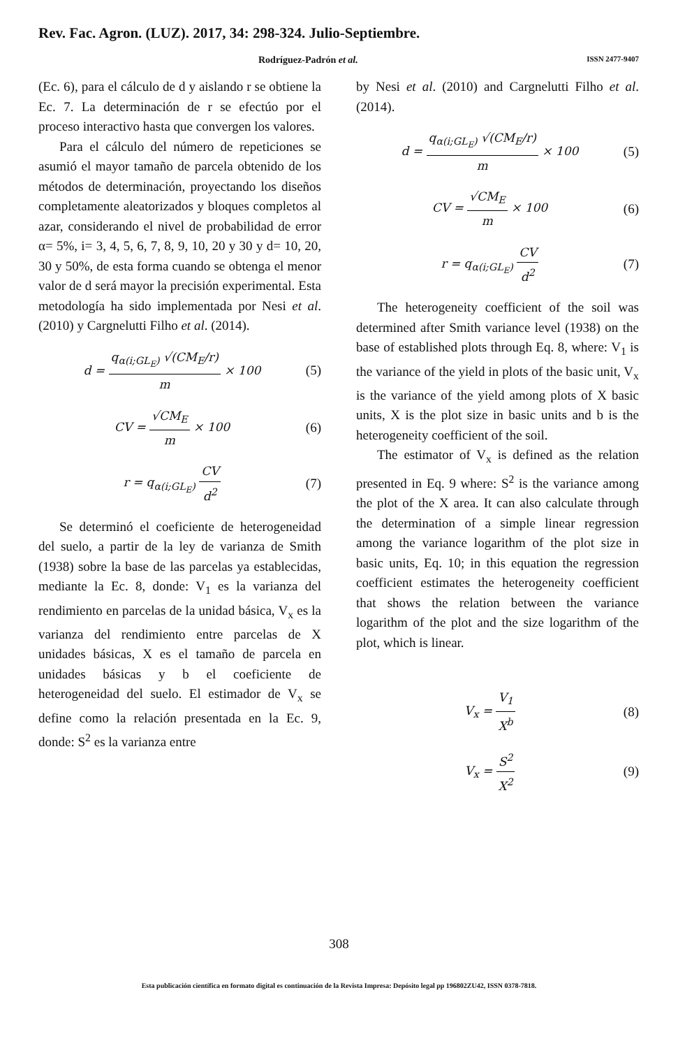Rev. Fac. Agron. (LUZ). 2017, 34: 298-324. Julio-Septiembre.
Rodríguez-Padrón et al. ISSN 2477-9407
(Ec. 6), para el cálculo de d y aislando r se obtiene la Ec. 7. La determinación de r se efectúo por el proceso interactivo hasta que convergen los valores.
Para el cálculo del número de repeticiones se asumió el mayor tamaño de parcela obtenido de los métodos de determinación, proyectando los diseños completamente aleatorizados y bloques completos al azar, considerando el nivel de probabilidad de error α= 5%, i= 3, 4, 5, 6, 7, 8, 9, 10, 20 y 30 y d= 10, 20, 30 y 50%, de esta forma cuando se obtenga el menor valor de d será mayor la precisión experimental. Esta metodología ha sido implementada por Nesi et al. (2010) y Cargnelutti Filho et al. (2014).
d = q<sub>α(i;GL<sub>E</sub>)</sub> √(CM<sub>E</sub>/r) m × 100 (5)
CV = √CM<sub>E</sub> m × 100 (6)
r = q<sub>α(i;GL<sub>E</sub>)</sub> CV d<sup>2</sup> (7)
Se determinó el coeficiente de heterogeneidad del suelo, a partir de la ley de varianza de Smith (1938) sobre la base de las parcelas ya establecidas, mediante la Ec. 8, donde: V<sub>1</sub> es la varianza del rendimiento en parcelas de la unidad básica, V<sub>x</sub> es la varianza del rendimiento entre parcelas de X unidades básicas, X es el tamaño de parcela en unidades básicas y b el coeficiente de heterogeneidad del suelo. El estimador de V<sub>x</sub> se define como la relación presentada en la Ec. 9, donde: S<sup>2</sup> es la varianza entre
by Nesi et al. (2010) and Cargnelutti Filho et al. (2014).
d = q<sub>α(i;GL<sub>E</sub>)</sub> √(CM<sub>E</sub>/r) m × 100 (5)
CV = √CM<sub>E</sub> m × 100 (6)
r = q<sub>α(i;GL<sub>E</sub>)</sub> CV d<sup>2</sup> (7)
The heterogeneity coefficient of the soil was determined after Smith variance level (1938) on the base of established plots through Eq. 8, where: V<sub>1</sub> is the variance of the yield in plots of the basic unit, V<sub>x</sub> is the variance of the yield among plots of X basic units, X is the plot size in basic units and b is the heterogeneity coefficient of the soil.
The estimator of V<sub>x</sub> is defined as the relation presented in Eq. 9 where: S<sup>2</sup> is the variance among the plot of the X area. It can also calculate through the determination of a simple linear regression among the variance logarithm of the plot size in basic units, Eq. 10; in this equation the regression coefficient estimates the heterogeneity coefficient that shows the relation between the variance logarithm of the plot and the size logarithm of the plot, which is linear.
V<sub>x</sub> = V<sub>1</sub> X<sup>b</sup> (8)
V<sub>x</sub> = S<sup>2</sup> X<sup>2</sup> (9)
308
Esta publicación científica en formato digital es continuación de la Revista Impresa: Depósito legal pp 196802ZU42, ISSN 0378-7818.